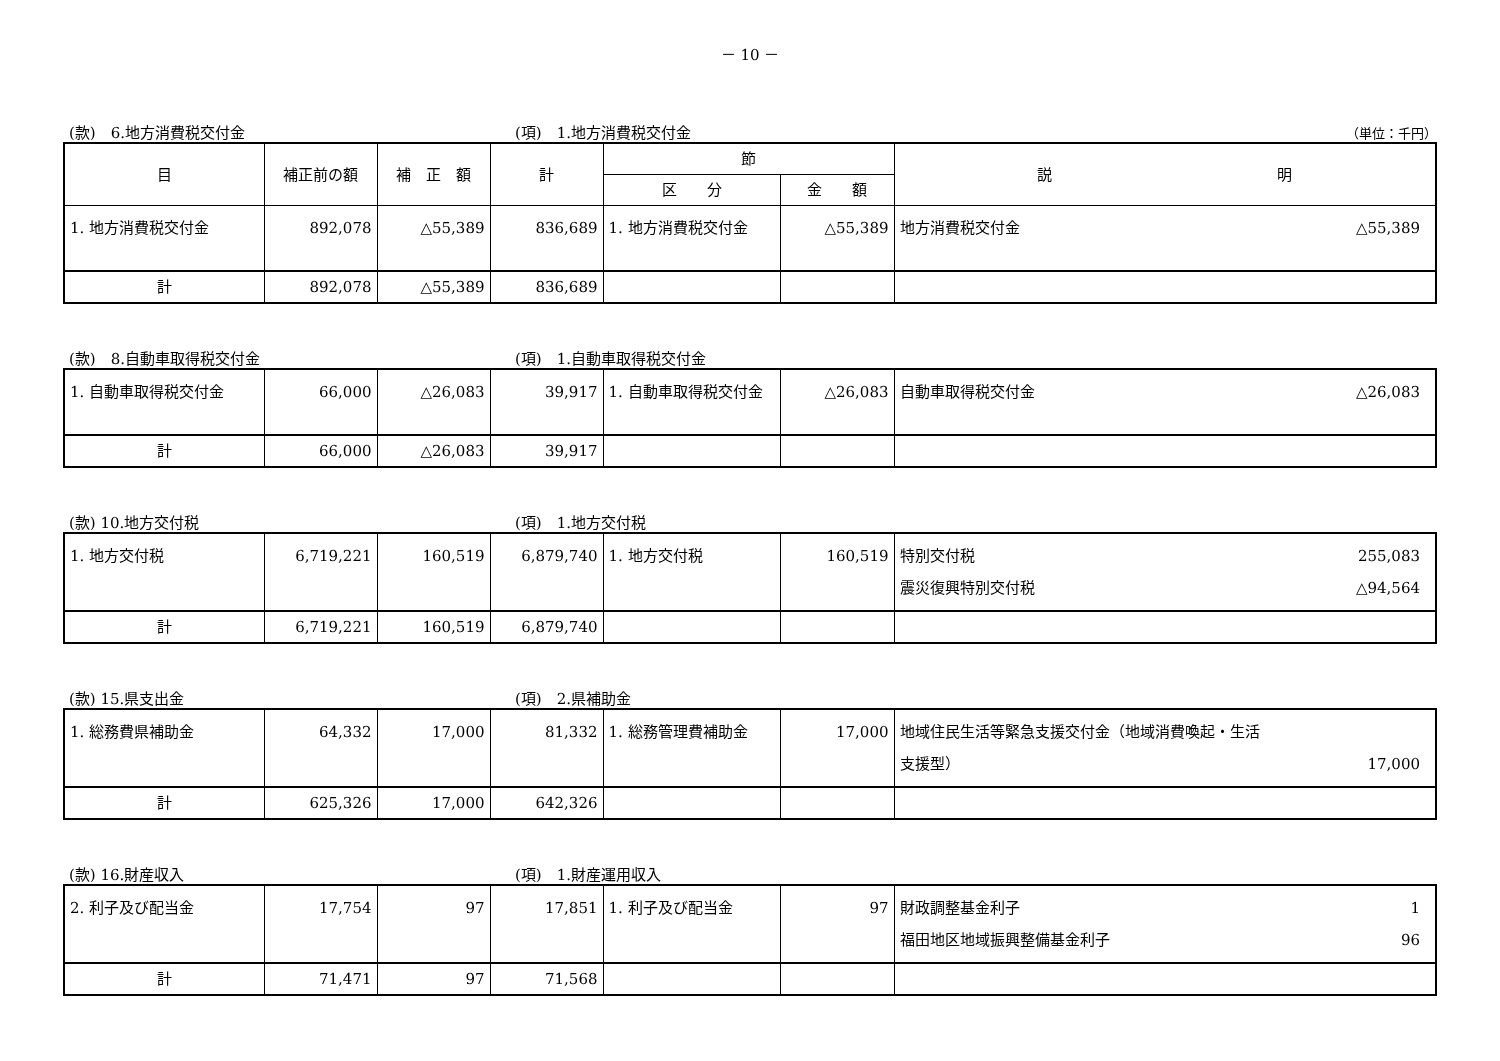－ 10 －
(款)　6.地方消費税交付金 (項)　1.地方消費税交付金 （単位：千円）
| 目 | 補正前の額 | 補 正 額 | 計 | 節 | | 説 明 |
| --- | --- | --- | --- | --- | --- | --- |
| | | | | 区 分 | 金 額 | |
| 1. 地方消費税交付金 | 892,078 | △55,389 | 836,689 | 1. 地方消費税交付金 | △55,389 | 地方消費税交付金 △55,389 |
| 計 | 892,078 | △55,389 | 836,689 | | | |
(款)　8.自動車取得税交付金 (項)　1.自動車取得税交付金
| 1. 自動車取得税交付金 | 66,000 | △26,083 | 39,917 | 1. 自動車取得税交付金 | △26,083 | 自動車取得税交付金 △26,083 |
| 計 | 66,000 | △26,083 | 39,917 | | | |
(款) 10.地方交付税 (項)　1.地方交付税
| 1. 地方交付税 | 6,719,221 | 160,519 | 6,879,740 | 1. 地方交付税 | 160,519 | 特別交付税 255,083 震災復興特別交付税 △94,564 |
| 計 | 6,719,221 | 160,519 | 6,879,740 | | | |
(款) 15.県支出金 (項)　2.県補助金
| 1. 総務費県補助金 | 64,332 | 17,000 | 81,332 | 1. 総務管理費補助金 | 17,000 | 地域住民生活等緊急支援交付金（地域消費喚起・生活 支援型） 17,000 |
| 計 | 625,326 | 17,000 | 642,326 | | | |
(款) 16.財産収入 (項)　1.財産運用収入
| 2. 利子及び配当金 | 17,754 | 97 | 17,851 | 1. 利子及び配当金 | 97 | 財政調整基金利子 1 福田地区地域振興整備基金利子 96 |
| 計 | 71,471 | 97 | 71,568 | | | |